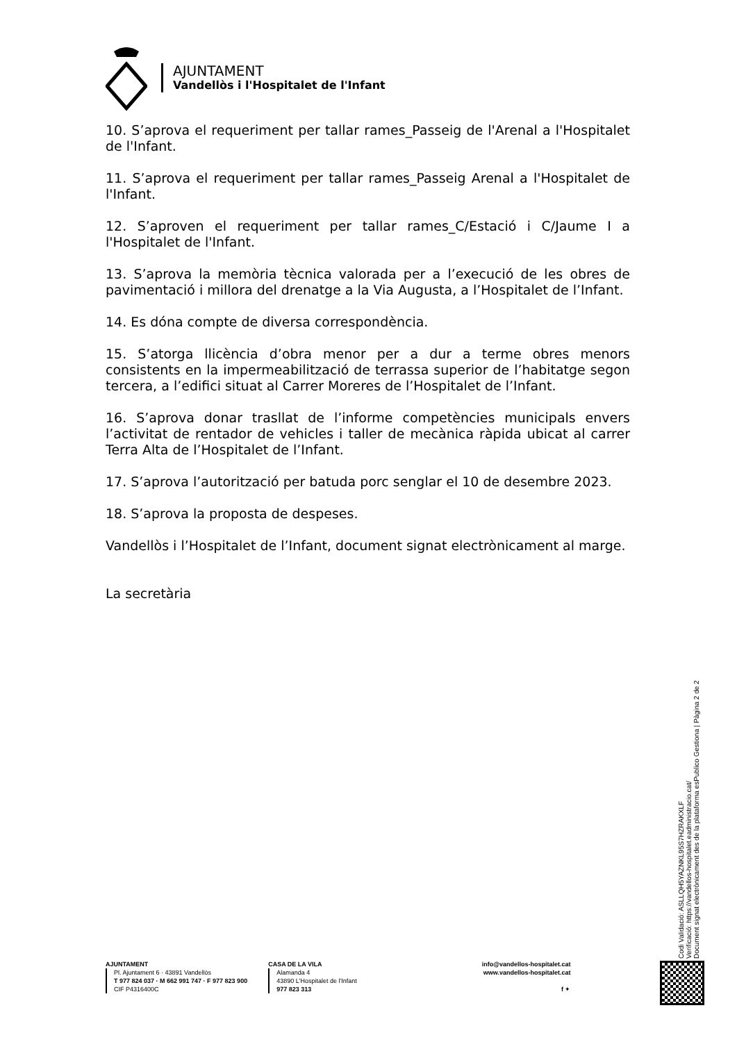AJUNTAMENT
Vandellòs i l'Hospitalet de l'Infant
10. S’aprova el requeriment per tallar rames_Passeig de l'Arenal a l'Hospitalet de l'Infant.
11. S’aprova el requeriment per tallar rames_Passeig Arenal a l'Hospitalet de l'Infant.
12. S’aproven el requeriment per tallar rames_C/Estació i C/Jaume I a l'Hospitalet de l'Infant.
13. S’aprova la memòria tècnica valorada per a l’execució de les obres de pavimentació i millora del drenatge a la Via Augusta, a l’Hospitalet de l’Infant.
14. Es dóna compte de diversa correspondència.
15. S’atorga llicència d’obra menor per a dur a terme obres menors consistents en la impermeabilització de terrassa superior de l’habitatge segon tercera, a l’edifici situat al Carrer Moreres de l’Hospitalet de l’Infant.
16. S’aprova donar trasllat de l’informe competències municipals envers l’activitat de rentador de vehicles i taller de mecànica ràpida ubicat al carrer Terra Alta de l’Hospitalet de l’Infant.
17. S’aprova l’autorització per batuda porc senglar el 10 de desembre 2023.
18. S’aprova la proposta de despeses.
Vandellòs i l’Hospitalet de l’Infant, document signat electrònicament al marge.
La secretària
Codi Validació: ASLLQH5YAZNKL95S7HZRAKXLF
Verificació: https://vandellos-hospitalet.eadministracio.cat/
Document signat electrònicament des de la plataforma esPublico Gestiona | Pàgina 2 de 2
AJUNTAMENT
Pl. Ajuntament 6 · 43891 Vandellòs
T 977 824 037 · M 662 991 747 · F 977 823 900
CIF P4316400C
CASA DE LA VILA
Alamanda 4
43890 L'Hospitalet de l'Infant
977 823 313
info@vandellos-hospitalet.cat
www.vandellos-hospitalet.cat
f ✦